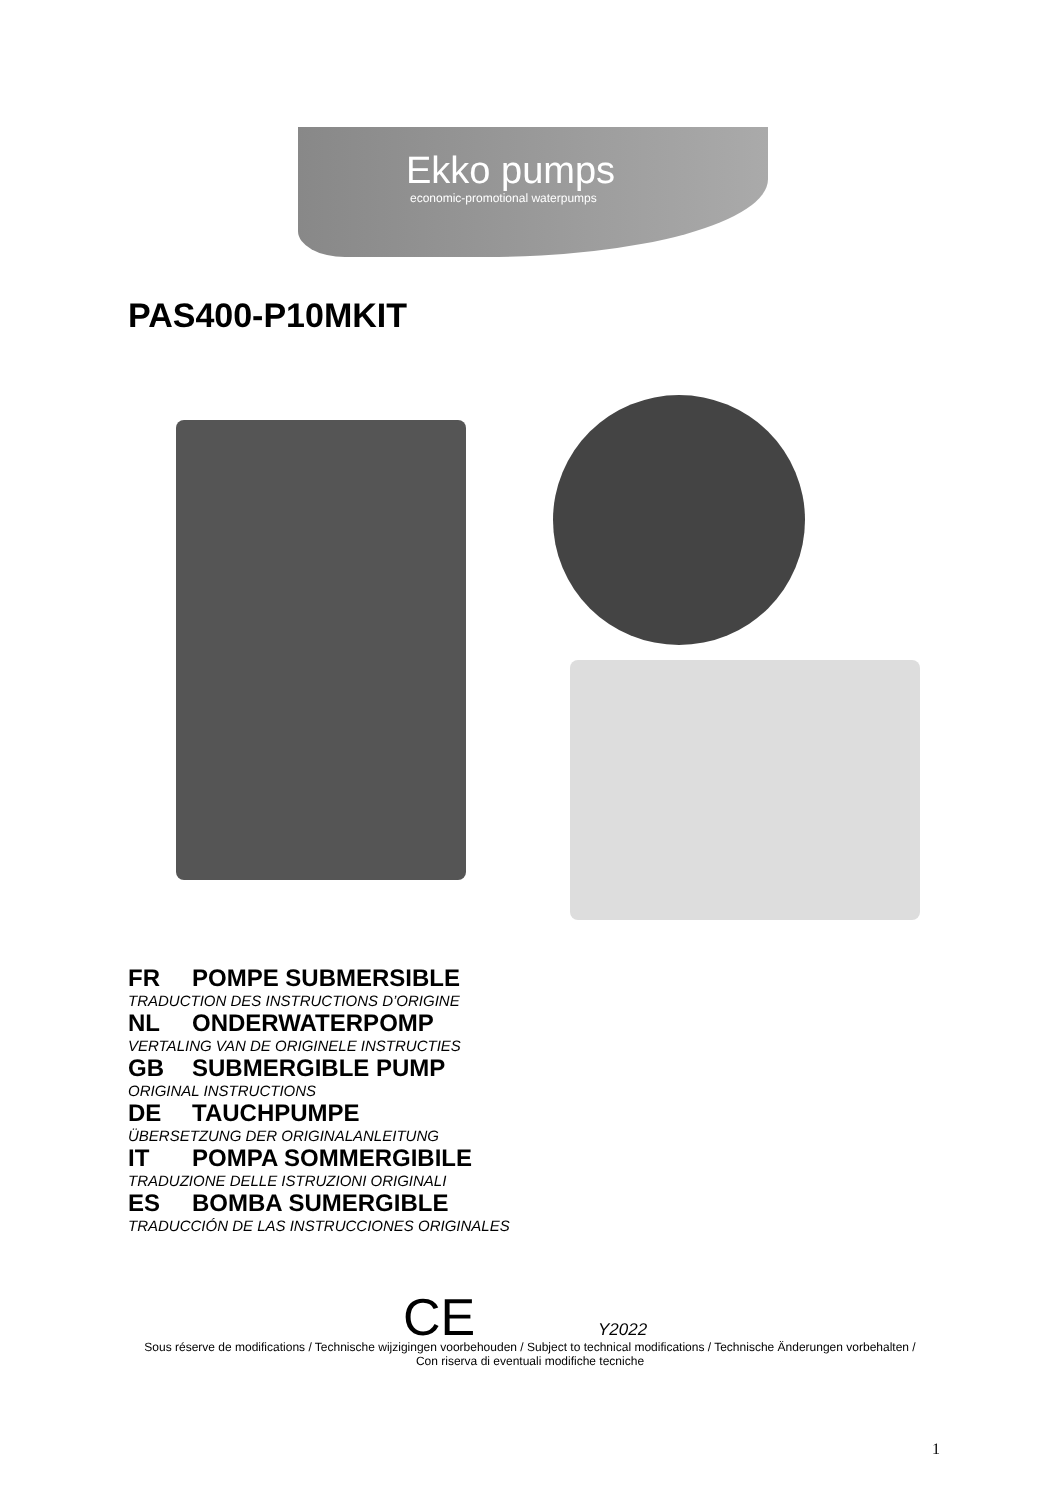Ekko pumps
economic-promotional waterpumps
PAS400-P10MKIT
FR POMPE SUBMERSIBLE
TRADUCTION DES INSTRUCTIONS D’ORIGINE
NL ONDERWATERPOMP
VERTALING VAN DE ORIGINELE INSTRUCTIES
GB SUBMERGIBLE PUMP
ORIGINAL INSTRUCTIONS
DE TAUCHPUMPE
ÜBERSETZUNG DER ORIGINALANLEITUNG
IT POMPA SOMMERGIBILE
TRADUZIONE DELLE ISTRUZIONI ORIGINALI
ES BOMBA SUMERGIBLE
TRADUCCIÓN DE LAS INSTRUCCIONES ORIGINALES
CE Y2022
Sous réserve de modifications / Technische wijzigingen voorbehouden / Subject to technical modifications / Technische Änderungen vorbehalten / Con riserva di eventuali modifiche tecniche
1